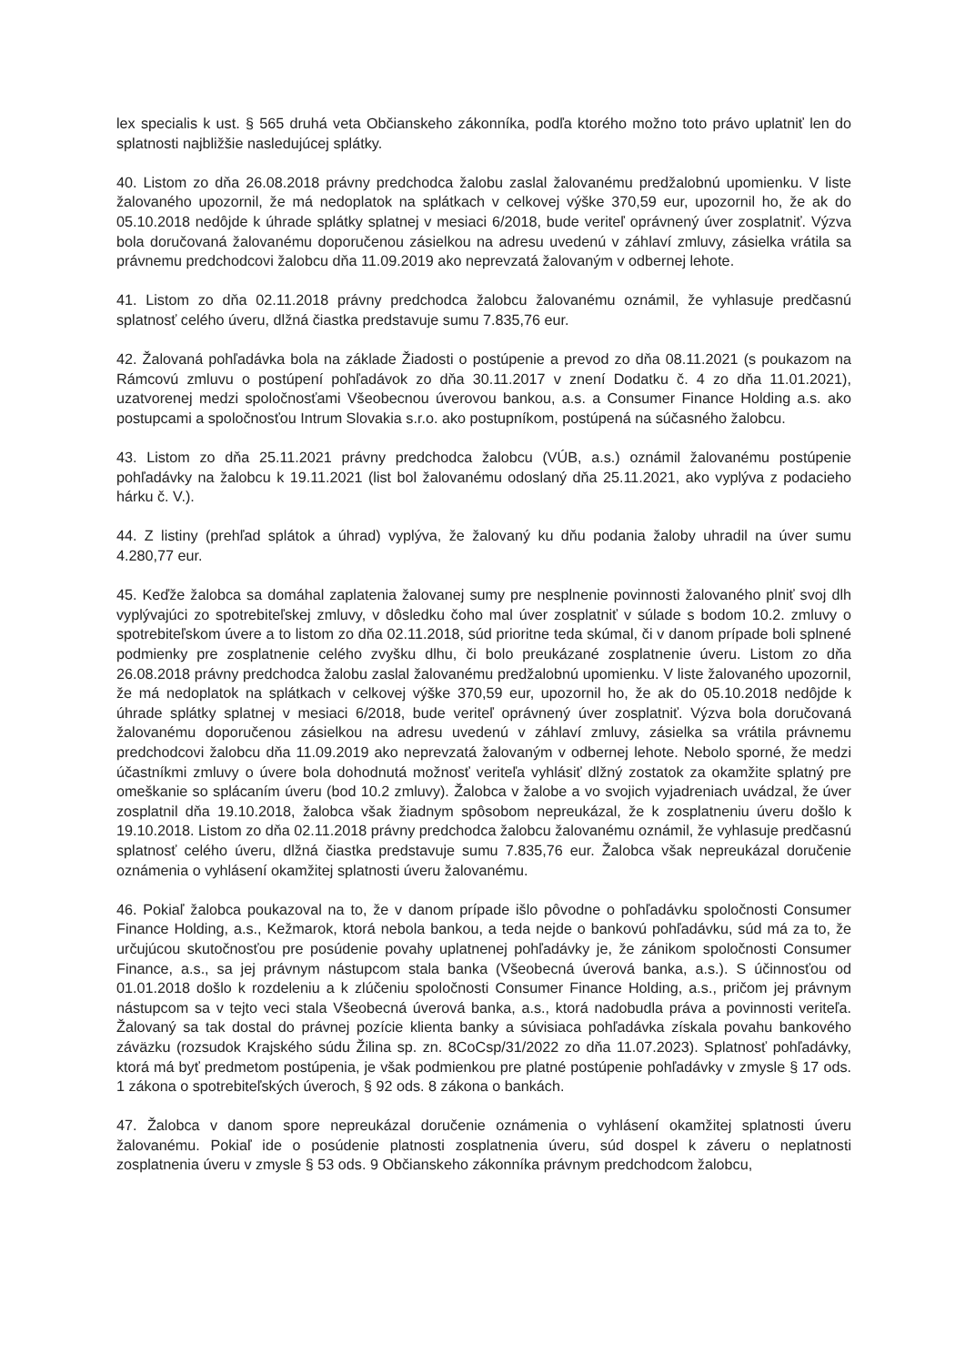lex specialis k ust. § 565 druhá veta Občianskeho zákonníka, podľa ktorého možno toto právo uplatniť len do splatnosti najbližšie nasledujúcej splátky.
40. Listom zo dňa 26.08.2018 právny predchodca žalobu zaslal žalovanému predžalobnú upomienku. V liste žalovaného upozornil, že má nedoplatok na splátkach v celkovej výške 370,59 eur, upozornil ho, že ak do 05.10.2018 nedôjde k úhrade splátky splatnej v mesiaci 6/2018, bude veriteľ oprávnený úver zosplatniť. Výzva bola doručovaná žalovanému doporučenou zásielkou na adresu uvedenú v záhlaví zmluvy, zásielka vrátila sa právnemu predchodcovi žalobcu dňa 11.09.2019 ako neprevzatá žalovaným v odbernej lehote.
41. Listom zo dňa 02.11.2018 právny predchodca žalobcu žalovanému oznámil, že vyhlasuje predčasnú splatnosť celého úveru, dlžná čiastka predstavuje sumu 7.835,76 eur.
42. Žalovaná pohľadávka bola na základe Žiadosti o postúpenie a prevod zo dňa 08.11.2021 (s poukazom na Rámcovú zmluvu o postúpení pohľadávok zo dňa 30.11.2017 v znení Dodatku č. 4 zo dňa 11.01.2021), uzatvorenej medzi spoločnosťami Všeobecnou úverovou bankou, a.s. a Consumer Finance Holding a.s. ako postupcami a spoločnosťou Intrum Slovakia s.r.o. ako postupníkom, postúpená na súčasného žalobcu.
43. Listom zo dňa 25.11.2021 právny predchodca žalobcu (VÚB, a.s.) oznámil žalovanému postúpenie pohľadávky na žalobcu k 19.11.2021 (list bol žalovanému odoslaný dňa 25.11.2021, ako vyplýva z podacieho hárku č. V.).
44. Z listiny (prehľad splátok a úhrad) vyplýva, že žalovaný ku dňu podania žaloby uhradil na úver sumu 4.280,77 eur.
45. Keďže žalobca sa domáhal zaplatenia žalovanej sumy pre nesplnenie povinnosti žalovaného plniť svoj dlh vyplývajúci zo spotrebiteľskej zmluvy, v dôsledku čoho mal úver zosplatniť v súlade s bodom 10.2. zmluvy o spotrebiteľskom úvere a to listom zo dňa 02.11.2018, súd prioritne teda skúmal, či v danom prípade boli splnené podmienky pre zosplatnenie celého zvyšku dlhu, či bolo preukázané zosplatnenie úveru. Listom zo dňa 26.08.2018 právny predchodca žalobu zaslal žalovanému predžalobnú upomienku. V liste žalovaného upozornil, že má nedoplatok na splátkach v celkovej výške 370,59 eur, upozornil ho, že ak do 05.10.2018 nedôjde k úhrade splátky splatnej v mesiaci 6/2018, bude veriteľ oprávnený úver zosplatniť. Výzva bola doručovaná žalovanému doporučenou zásielkou na adresu uvedenú v záhlaví zmluvy, zásielka sa vrátila právnemu predchodcovi žalobcu dňa 11.09.2019 ako neprevzatá žalovaným v odbernej lehote. Nebolo sporné, že medzi účastníkmi zmluvy o úvere bola dohodnutá možnosť veriteľa vyhlásiť dlžný zostatok za okamžite splatný pre omeškanie so splácaním úveru (bod 10.2 zmluvy). Žalobca v žalobe a vo svojich vyjadreniach uvádzal, že úver zosplatnil dňa 19.10.2018, žalobca však žiadnym spôsobom nepreukázal, že k zosplatneniu úveru došlo k 19.10.2018. Listom zo dňa 02.11.2018 právny predchodca žalobcu žalovanému oznámil, že vyhlasuje predčasnú splatnosť celého úveru, dlžná čiastka predstavuje sumu 7.835,76 eur. Žalobca však nepreukázal doručenie oznámenia o vyhlásení okamžitej splatnosti úveru žalovanému.
46. Pokiaľ žalobca poukazoval na to, že v danom prípade išlo pôvodne o pohľadávku spoločnosti Consumer Finance Holding, a.s., Kežmarok, ktorá nebola bankou, a teda nejde o bankovú pohľadávku, súd má za to, že určujúcou skutočnosťou pre posúdenie povahy uplatnenej pohľadávky je, že zánikom spoločnosti Consumer Finance, a.s., sa jej právnym nástupcom stala banka (Všeobecná úverová banka, a.s.). S účinnosťou od 01.01.2018 došlo k rozdeleniu a k zlúčeniu spoločnosti Consumer Finance Holding, a.s., pričom jej právnym nástupcom sa v tejto veci stala Všeobecná úverová banka, a.s., ktorá nadobudla práva a povinnosti veriteľa. Žalovaný sa tak dostal do právnej pozície klienta banky a súvisiaca pohľadávka získala povahu bankového záväzku (rozsudok Krajského súdu Žilina sp. zn. 8CoCsp/31/2022 zo dňa 11.07.2023). Splatnosť pohľadávky, ktorá má byť predmetom postúpenia, je však podmienkou pre platné postúpenie pohľadávky v zmysle § 17 ods. 1 zákona o spotrebiteľských úveroch, § 92 ods. 8 zákona o bankách.
47. Žalobca v danom spore nepreukázal doručenie oznámenia o vyhlásení okamžitej splatnosti úveru žalovanému. Pokiaľ ide o posúdenie platnosti zosplatnenia úveru, súd dospel k záveru o neplatnosti zosplatnenia úveru v zmysle § 53 ods. 9 Občianskeho zákonníka právnym predchodcom žalobcu,